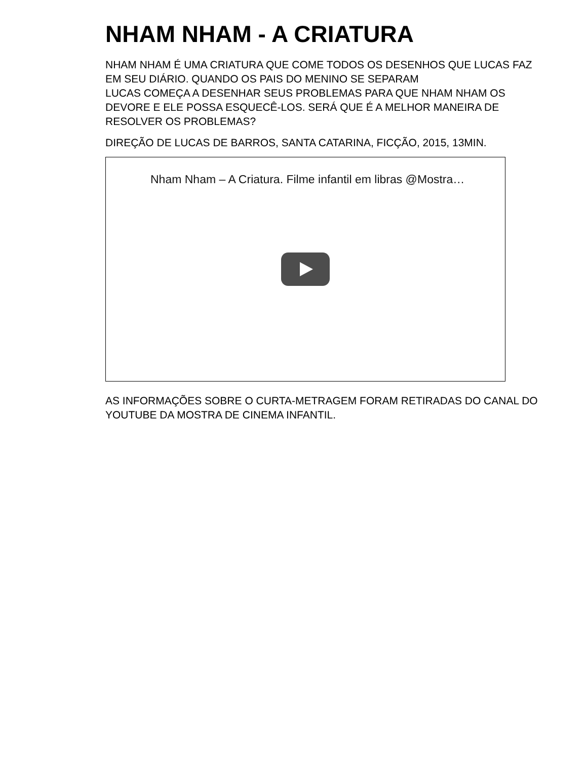NHAM NHAM - A CRIATURA
NHAM NHAM É UMA CRIATURA QUE COME TODOS OS DESENHOS QUE LUCAS FAZ EM SEU DIÁRIO. QUANDO OS PAIS DO MENINO SE SEPARAM
LUCAS COMEÇA A DESENHAR SEUS PROBLEMAS PARA QUE NHAM NHAM OS DEVORE E ELE POSSA ESQUECÊ-LOS. SERÁ QUE É A MELHOR MANEIRA DE RESOLVER OS PROBLEMAS?
DIREÇÃO DE LUCAS DE BARROS, SANTA CATARINA, FICÇÃO, 2015, 13MIN.
Nham Nham – A Criatura. Filme infantil em libras @Mostra…
AS INFORMAÇÕES SOBRE O CURTA-METRAGEM FORAM RETIRADAS DO CANAL DO YOUTUBE DA MOSTRA DE CINEMA INFANTIL.